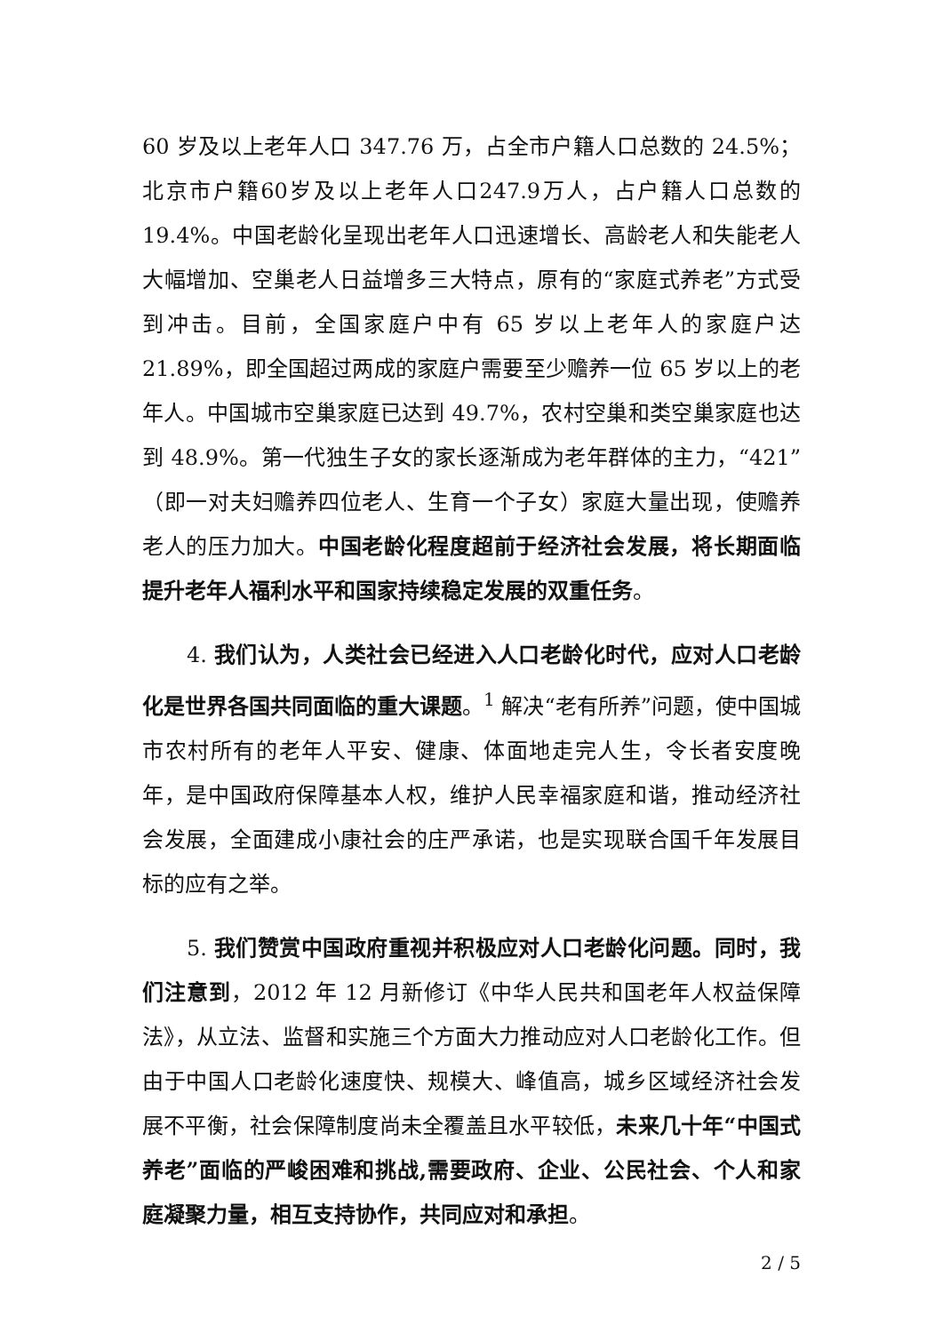60 岁及以上老年人口 347.76 万，占全市户籍人口总数的 24.5%；北京市户籍60岁及以上老年人口247.9万人，占户籍人口总数的19.4%。中国老龄化呈现出老年人口迅速增长、高龄老人和失能老人大幅增加、空巢老人日益增多三大特点，原有的“家庭式养老”方式受到冲击。目前，全国家庭户中有 65 岁以上老年人的家庭户达 21.89%，即全国超过两成的家庭户需要至少赡养一位 65 岁以上的老年人。中国城市空巢家庭已达到 49.7%，农村空巢和类空巢家庭也达到 48.9%。第一代独生子女的家长逐渐成为老年群体的主力，“421”（即一对夫妇赡养四位老人、生育一个子女）家庭大量出现，使赡养老人的压力加大。中国老龄化程度超前于经济社会发展，将长期面临提升老年人福利水平和国家持续稳定发展的双重任务。
4. 我们认为，人类社会已经进入人口老龄化时代，应对人口老龄化是世界各国共同面临的重大课题。<sup>1</sup> 解决“老有所养”问题，使中国城市农村所有的老年人平安、健康、体面地走完人生，令长者安度晚年，是中国政府保障基本人权，维护人民幸福家庭和谐，推动经济社会发展，全面建成小康社会的庄严承诺，也是实现联合国千年发展目标的应有之举。
5. 我们赞赏中国政府重视并积极应对人口老龄化问题。同时，我们注意到，2012 年 12 月新修订《中华人民共和国老年人权益保障法》，从立法、监督和实施三个方面大力推动应对人口老龄化工作。但由于中国人口老龄化速度快、规模大、峰值高，城乡区域经济社会发展不平衡，社会保障制度尚未全覆盖且水平较低，未来几十年“中国式养老”面临的严峻困难和挑战,需要政府、企业、公民社会、个人和家庭凝聚力量，相互支持协作，共同应对和承担。
2 / 5